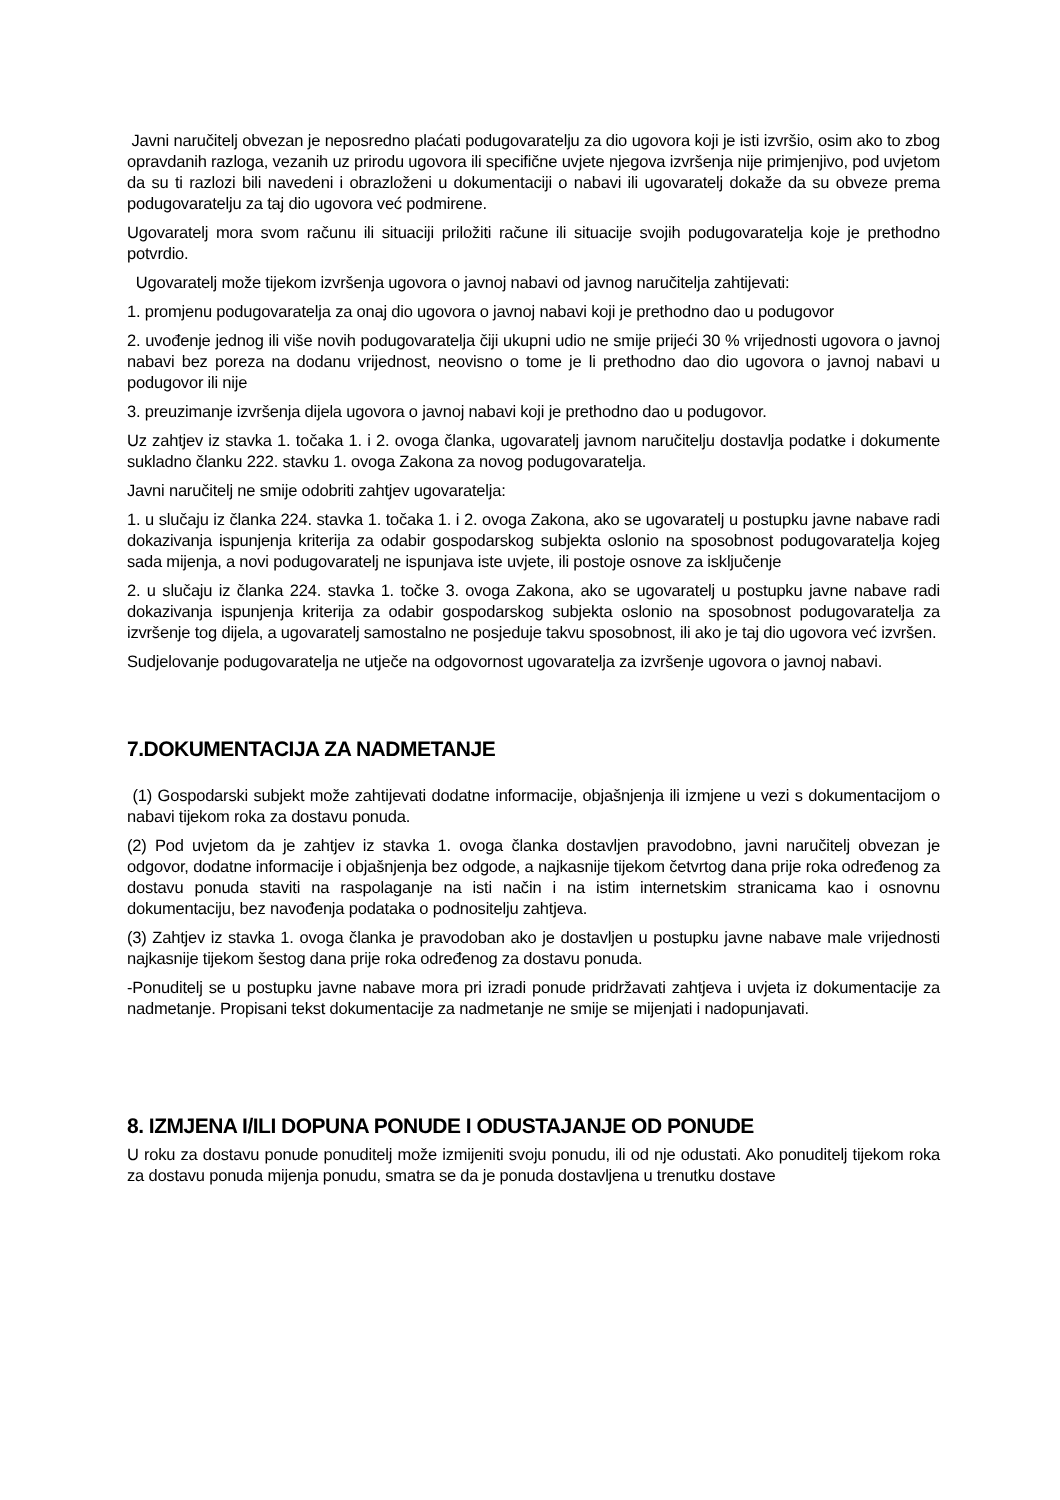Javni naručitelj obvezan je neposredno plaćati podugovaratelju za dio ugovora koji je isti izvršio, osim ako to zbog opravdanih razloga, vezanih uz prirodu ugovora ili specifične uvjete njegova izvršenja nije primjenjivo, pod uvjetom da su ti razlozi bili navedeni i obrazloženi u dokumentaciji o nabavi ili ugovaratelj dokaže da su obveze prema podugovaratelju za taj dio ugovora već podmirene.
Ugovaratelj mora svom računu ili situaciji priložiti račune ili situacije svojih podugovaratelja koje je prethodno potvrdio.
Ugovaratelj može tijekom izvršenja ugovora o javnoj nabavi od javnog naručitelja zahtijevati:
1. promjenu podugovaratelja za onaj dio ugovora o javnoj nabavi koji je prethodno dao u podugovor
2. uvođenje jednog ili više novih podugovaratelja čiji ukupni udio ne smije prijeći 30 % vrijednosti ugovora o javnoj nabavi bez poreza na dodanu vrijednost, neovisno o tome je li prethodno dao dio ugovora o javnoj nabavi u podugovor ili nije
3. preuzimanje izvršenja dijela ugovora o javnoj nabavi koji je prethodno dao u podugovor.
Uz zahtjev iz stavka 1. točaka 1. i 2. ovoga članka, ugovaratelj javnom naručitelju dostavlja podatke i dokumente sukladno članku 222. stavku 1. ovoga Zakona za novog podugovaratelja.
Javni naručitelj ne smije odobriti zahtjev ugovaratelja:
1. u slučaju iz članka 224. stavka 1. točaka 1. i 2. ovoga Zakona, ako se ugovaratelj u postupku javne nabave radi dokazivanja ispunjenja kriterija za odabir gospodarskog subjekta oslonio na sposobnost podugovaratelja kojeg sada mijenja, a novi podugovaratelj ne ispunjava iste uvjete, ili postoje osnove za isključenje
2. u slučaju iz članka 224. stavka 1. točke 3. ovoga Zakona, ako se ugovaratelj u postupku javne nabave radi dokazivanja ispunjenja kriterija za odabir gospodarskog subjekta oslonio na sposobnost podugovaratelja za izvršenje tog dijela, a ugovaratelj samostalno ne posjeduje takvu sposobnost, ili ako je taj dio ugovora već izvršen.
Sudjelovanje podugovaratelja ne utječe na odgovornost ugovaratelja za izvršenje ugovora o javnoj nabavi.
7.DOKUMENTACIJA ZA NADMETANJE
(1) Gospodarski subjekt može zahtijevati dodatne informacije, objašnjenja ili izmjene u vezi s dokumentacijom o nabavi tijekom roka za dostavu ponuda.
(2) Pod uvjetom da je zahtjev iz stavka 1. ovoga članka dostavljen pravodobno, javni naručitelj obvezan je odgovor, dodatne informacije i objašnjenja bez odgode, a najkasnije tijekom četvrtog dana prije roka određenog za dostavu ponuda staviti na raspolaganje na isti način i na istim internetskim stranicama kao i osnovnu dokumentaciju, bez navođenja podataka o podnositelju zahtjeva.
(3) Zahtjev iz stavka 1. ovoga članka je pravodoban ako je dostavljen u postupku javne nabave male vrijednosti najkasnije tijekom šestog dana prije roka određenog za dostavu ponuda.
-Ponuditelj se u postupku javne nabave mora pri izradi ponude pridržavati zahtjeva i uvjeta iz dokumentacije za nadmetanje. Propisani tekst dokumentacije za nadmetanje ne smije se mijenjati i nadopunjavati.
8. IZMJENA I/ILI DOPUNA PONUDE I ODUSTAJANJE OD PONUDE
U roku za dostavu ponude ponuditelj može izmijeniti svoju ponudu, ili od nje odustati. Ako ponuditelj tijekom roka za dostavu ponuda mijenja ponudu, smatra se da je ponuda dostavljena u trenutku dostave